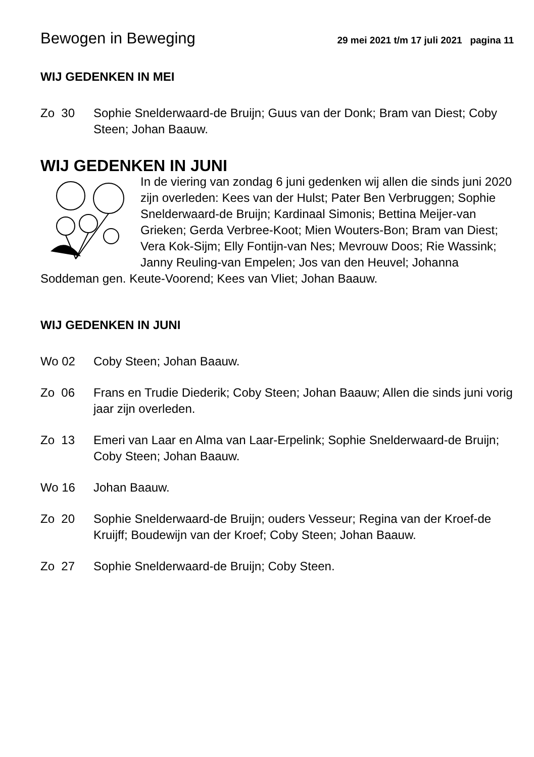Bewogen in Beweging 29 mei 2021 t/m 17 juli 2021 pagina 11
WIJ GEDENKEN IN MEI
Zo 30 Sophie Snelderwaard-de Bruijn; Guus van der Donk; Bram van Diest; Coby Steen; Johan Baauw.
WIJ GEDENKEN IN JUNI
In de viering van zondag 6 juni gedenken wij allen die sinds juni 2020 zijn overleden: Kees van der Hulst; Pater Ben Verbruggen; Sophie Snelderwaard-de Bruijn; Kardinaal Simonis; Bettina Meijer-van Grieken; Gerda Verbree-Koot; Mien Wouters-Bon; Bram van Diest; Vera Kok-Sijm; Elly Fontijn-van Nes; Mevrouw Doos; Rie Wassink; Janny Reuling-van Empelen; Jos van den Heuvel; Johanna Soddeman gen. Keute-Voorend; Kees van Vliet; Johan Baauw.
WIJ GEDENKEN IN JUNI
Wo 02 Coby Steen; Johan Baauw.
Zo 06 Frans en Trudie Diederik; Coby Steen; Johan Baauw; Allen die sinds juni vorig jaar zijn overleden.
Zo 13 Emeri van Laar en Alma van Laar-Erpelink; Sophie Snelderwaard-de Bruijn; Coby Steen; Johan Baauw.
Wo 16 Johan Baauw.
Zo 20 Sophie Snelderwaard-de Bruijn; ouders Vesseur; Regina van der Kroef-de Kruijff; Boudewijn van der Kroef; Coby Steen; Johan Baauw.
Zo 27 Sophie Snelderwaard-de Bruijn; Coby Steen.